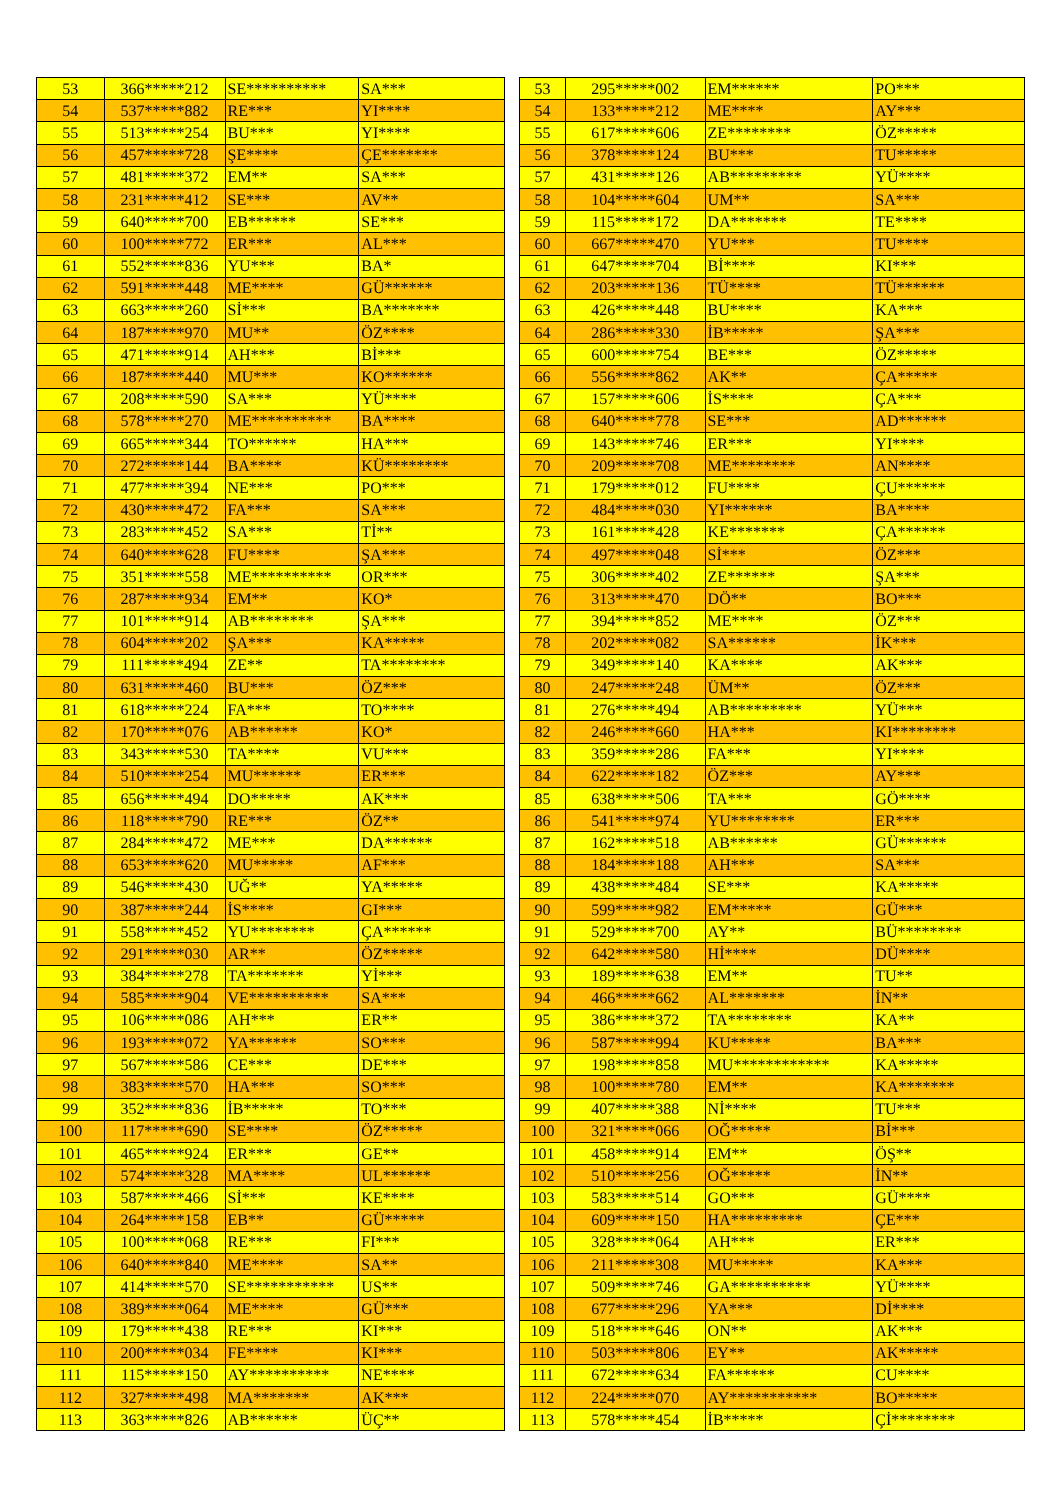| 53 | 366*****212 | SE********** | SA*** |
| 54 | 537*****882 | RE*** | YI**** |
| 55 | 513*****254 | BU*** | YI**** |
| 56 | 457*****728 | ŞE**** | ÇE******* |
| 57 | 481*****372 | EM** | SA*** |
| 58 | 231*****412 | SE*** | AV** |
| 59 | 640*****700 | EB****** | SE*** |
| 60 | 100*****772 | ER*** | AL*** |
| 61 | 552*****836 | YU*** | BA* |
| 62 | 591*****448 | ME**** | GÜ****** |
| 63 | 663*****260 | Sİ*** | BA******* |
| 64 | 187*****970 | MU** | ÖZ**** |
| 65 | 471*****914 | AH*** | Bİ*** |
| 66 | 187*****440 | MU*** | KO****** |
| 67 | 208*****590 | SA*** | YÜ**** |
| 68 | 578*****270 | ME********** | BA**** |
| 69 | 665*****344 | TO****** | HA*** |
| 70 | 272*****144 | BA**** | KÜ******** |
| 71 | 477*****394 | NE*** | PO*** |
| 72 | 430*****472 | FA*** | SA*** |
| 73 | 283*****452 | SA*** | Tİ** |
| 74 | 640*****628 | FU**** | ŞA*** |
| 75 | 351*****558 | ME********** | OR*** |
| 76 | 287*****934 | EM** | KO* |
| 77 | 101*****914 | AB******** | ŞA*** |
| 78 | 604*****202 | ŞA*** | KA***** |
| 79 | 111*****494 | ZE** | TA******** |
| 80 | 631*****460 | BU*** | ÖZ*** |
| 81 | 618*****224 | FA*** | TO**** |
| 82 | 170*****076 | AB****** | KO* |
| 83 | 343*****530 | TA**** | VU*** |
| 84 | 510*****254 | MU****** | ER*** |
| 85 | 656*****494 | DO***** | AK*** |
| 86 | 118*****790 | RE*** | ÖZ** |
| 87 | 284*****472 | ME*** | DA****** |
| 88 | 653*****620 | MU***** | AF*** |
| 89 | 546*****430 | UĞ** | YA***** |
| 90 | 387*****244 | İS**** | GI*** |
| 91 | 558*****452 | YU******** | ÇA****** |
| 92 | 291*****030 | AR** | ÖZ***** |
| 93 | 384*****278 | TA******* | Yİ*** |
| 94 | 585*****904 | VE********** | SA*** |
| 95 | 106*****086 | AH*** | ER** |
| 96 | 193*****072 | YA****** | SO*** |
| 97 | 567*****586 | CE*** | DE*** |
| 98 | 383*****570 | HA*** | SO*** |
| 99 | 352*****836 | İB***** | TO*** |
| 100 | 117*****690 | SE**** | ÖZ***** |
| 101 | 465*****924 | ER*** | GE** |
| 102 | 574*****328 | MA**** | UL****** |
| 103 | 587*****466 | Sİ*** | KE**** |
| 104 | 264*****158 | EB** | GÜ***** |
| 105 | 100*****068 | RE*** | FI*** |
| 106 | 640*****840 | ME**** | SA** |
| 107 | 414*****570 | SE*********** | US** |
| 108 | 389*****064 | ME**** | GÜ*** |
| 109 | 179*****438 | RE*** | KI*** |
| 110 | 200*****034 | FE**** | KI*** |
| 111 | 115*****150 | AY********** | NE**** |
| 112 | 327*****498 | MA******* | AK*** |
| 113 | 363*****826 | AB****** | ÜÇ** |
| 53 | 295*****002 | EM****** | PO*** |
| 54 | 133*****212 | ME**** | AY*** |
| 55 | 617*****606 | ZE******** | ÖZ***** |
| 56 | 378*****124 | BU*** | TU***** |
| 57 | 431*****126 | AB********* | YÜ**** |
| 58 | 104*****604 | UM** | SA*** |
| 59 | 115*****172 | DA******* | TE**** |
| 60 | 667*****470 | YU*** | TU**** |
| 61 | 647*****704 | Bİ**** | KI*** |
| 62 | 203*****136 | TÜ**** | TÜ****** |
| 63 | 426*****448 | BU**** | KA*** |
| 64 | 286*****330 | İB***** | ŞA*** |
| 65 | 600*****754 | BE*** | ÖZ***** |
| 66 | 556*****862 | AK** | ÇA***** |
| 67 | 157*****606 | İS**** | ÇA*** |
| 68 | 640*****778 | SE*** | AD****** |
| 69 | 143*****746 | ER*** | YI**** |
| 70 | 209*****708 | ME******** | AN**** |
| 71 | 179*****012 | FU**** | ÇU****** |
| 72 | 484*****030 | YI****** | BA**** |
| 73 | 161*****428 | KE******* | ÇA****** |
| 74 | 497*****048 | Sİ*** | ÖZ*** |
| 75 | 306*****402 | ZE****** | ŞA*** |
| 76 | 313*****470 | DÖ** | BO*** |
| 77 | 394*****852 | ME**** | ÖZ*** |
| 78 | 202*****082 | SA****** | İK*** |
| 79 | 349*****140 | KA**** | AK*** |
| 80 | 247*****248 | ÜM** | ÖZ*** |
| 81 | 276*****494 | AB********* | YÜ*** |
| 82 | 246*****660 | HA*** | KI******** |
| 83 | 359*****286 | FA*** | YI**** |
| 84 | 622*****182 | ÖZ*** | AY*** |
| 85 | 638*****506 | TA*** | GÖ**** |
| 86 | 541*****974 | YU******** | ER*** |
| 87 | 162*****518 | AB****** | GÜ****** |
| 88 | 184*****188 | AH*** | SA*** |
| 89 | 438*****484 | SE*** | KA***** |
| 90 | 599*****982 | EM***** | GÜ*** |
| 91 | 529*****700 | AY** | BÜ******** |
| 92 | 642*****580 | Hİ**** | DÜ**** |
| 93 | 189*****638 | EM** | TU** |
| 94 | 466*****662 | AL******* | İN** |
| 95 | 386*****372 | TA******** | KA** |
| 96 | 587*****994 | KU***** | BA*** |
| 97 | 198*****858 | MU************ | KA***** |
| 98 | 100*****780 | EM** | KA******* |
| 99 | 407*****388 | Nİ**** | TU*** |
| 100 | 321*****066 | OĞ***** | Bİ*** |
| 101 | 458*****914 | EM** | ÖŞ** |
| 102 | 510*****256 | OĞ***** | İN** |
| 103 | 583*****514 | GO*** | GÜ**** |
| 104 | 609*****150 | HA********* | ÇE*** |
| 105 | 328*****064 | AH*** | ER*** |
| 106 | 211*****308 | MU***** | KA*** |
| 107 | 509*****746 | GA********** | YÜ**** |
| 108 | 677*****296 | YA*** | Dİ**** |
| 109 | 518*****646 | ON** | AK*** |
| 110 | 503*****806 | EY** | AK***** |
| 111 | 672*****634 | FA****** | CU**** |
| 112 | 224*****070 | AY*********** | BO***** |
| 113 | 578*****454 | İB***** | Çİ******** |